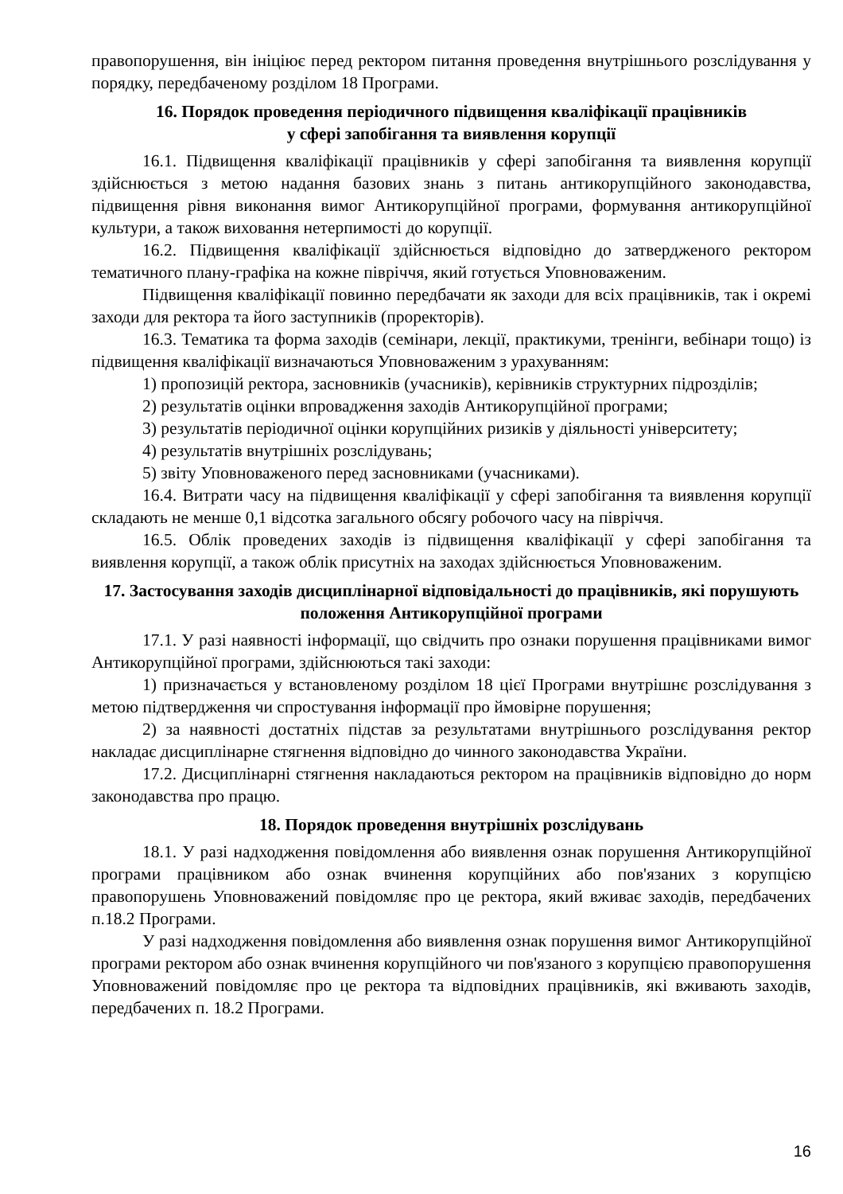правопорушення, він ініціює перед ректором питання проведення внутрішнього розслідування у порядку, передбаченому розділом 18 Програми.
16. Порядок проведення періодичного підвищення кваліфікації працівників
у сфері запобігання та виявлення корупції
16.1. Підвищення кваліфікації працівників у сфері запобігання та виявлення корупції здійснюється з метою надання базових знань з питань антикорупційного законодавства, підвищення рівня виконання вимог Антикорупційної програми, формування антикорупційної культури, а також виховання нетерпимості до корупції.
16.2. Підвищення кваліфікації здійснюється відповідно до затвердженого ректором тематичного плану-графіка на кожне півріччя, який готується Уповноваженим.
Підвищення кваліфікації повинно передбачати як заходи для всіх працівників, так і окремі заходи для ректора та його заступників (проректорів).
16.3. Тематика та форма заходів (семінари, лекції, практикуми, тренінги, вебінари тощо) із підвищення кваліфікації визначаються Уповноваженим з урахуванням:
1) пропозицій ректора, засновників (учасників), керівників структурних підрозділів;
2) результатів оцінки впровадження заходів Антикорупційної програми;
3) результатів періодичної оцінки корупційних ризиків у діяльності університету;
4) результатів внутрішніх розслідувань;
5) звіту Уповноваженого перед засновниками (учасниками).
16.4. Витрати часу на підвищення кваліфікації у сфері запобігання та виявлення корупції складають не менше 0,1 відсотка загального обсягу робочого часу на півріччя.
16.5. Облік проведених заходів із підвищення кваліфікації у сфері запобігання та виявлення корупції, а також облік присутніх на заходах здійснюється Уповноваженим.
17. Застосування заходів дисциплінарної відповідальності до працівників, які порушують положення Антикорупційної програми
17.1. У разі наявності інформації, що свідчить про ознаки порушення працівниками вимог Антикорупційної програми, здійснюються такі заходи:
1) призначається у встановленому розділом 18 цієї Програми внутрішнє розслідування з метою підтвердження чи спростування інформації про ймовірне порушення;
2) за наявності достатніх підстав за результатами внутрішнього розслідування ректор накладає дисциплінарне стягнення відповідно до чинного законодавства України.
17.2. Дисциплінарні стягнення накладаються ректором на працівників відповідно до норм законодавства про працю.
18. Порядок проведення внутрішніх розслідувань
18.1. У разі надходження повідомлення або виявлення ознак порушення Антикорупційної програми працівником або ознак вчинення корупційних або пов'язаних з корупцією правопорушень Уповноважений повідомляє про це ректора, який вживає заходів, передбачених п.18.2 Програми.
У разі надходження повідомлення або виявлення ознак порушення вимог Антикорупційної програми ректором або ознак вчинення корупційного чи пов'язаного з корупцією правопорушення Уповноважений повідомляє про це ректора та відповідних працівників, які вживають заходів, передбачених п. 18.2 Програми.
16